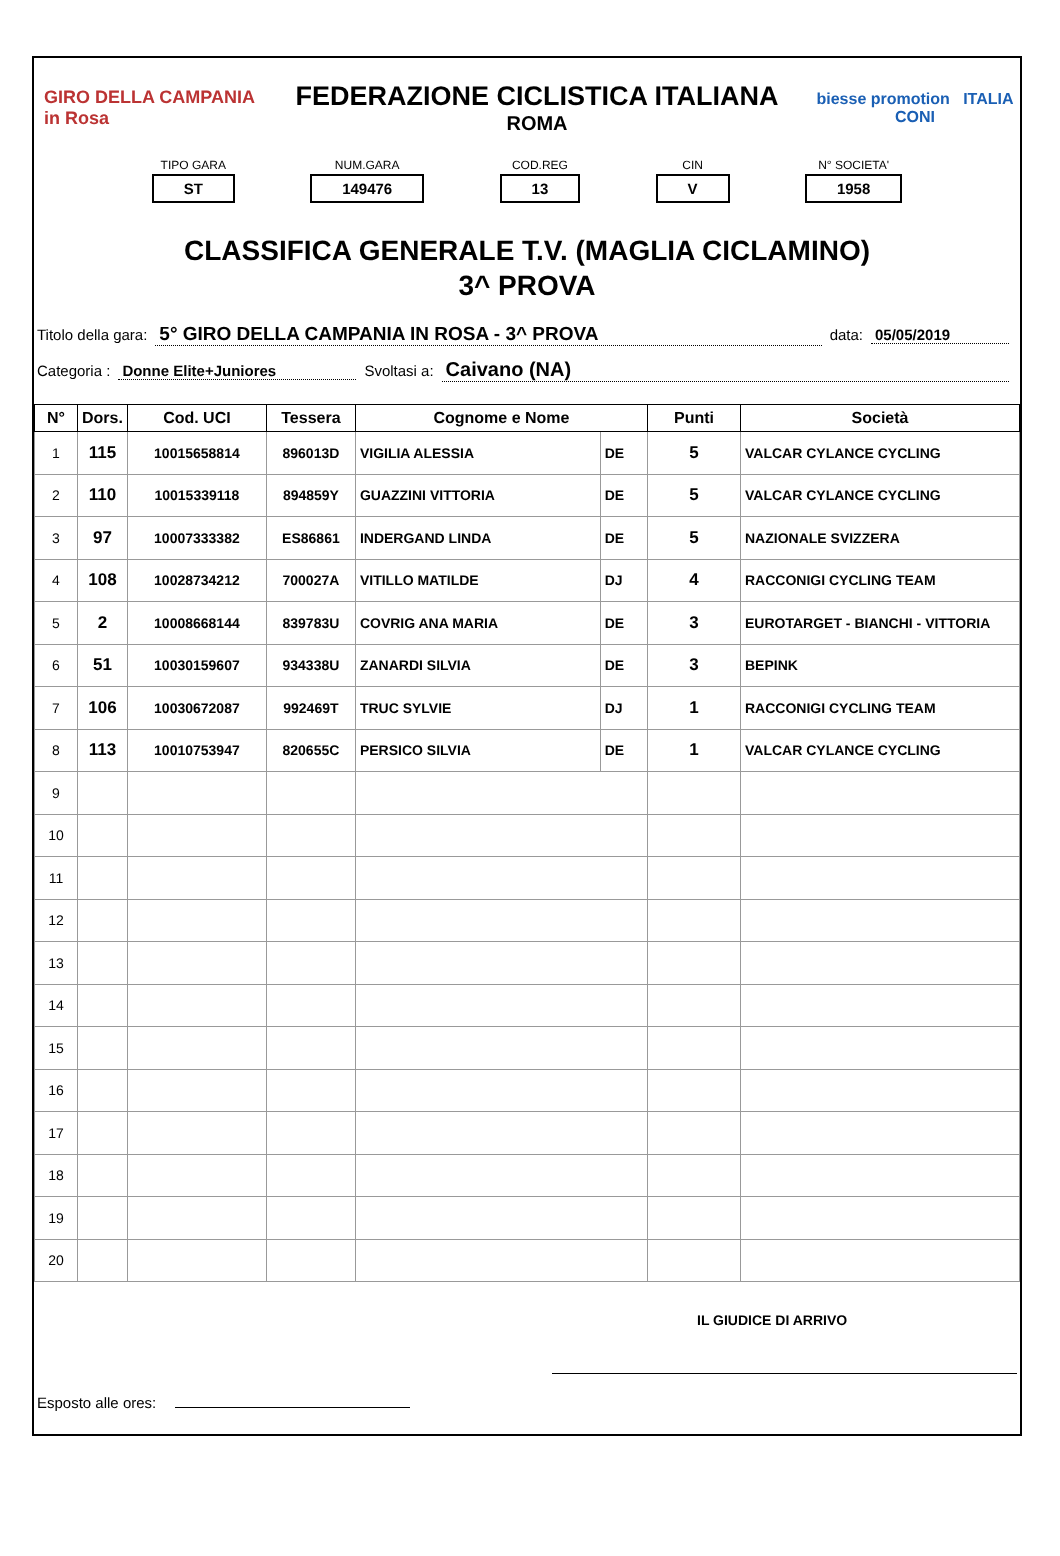GIRO DELLA CAMPANIA in Rosa
FEDERAZIONE CICLISTICA ITALIANA
ROMA
biesse promotion ITALIA CONI
TIPO GARA
ST
NUM.GARA
149476
COD.REG
13
CIN
V
N° SOCIETA'
1958
CLASSIFICA GENERALE T.V. (MAGLIA CICLAMINO)
3^ PROVA
Titolo della gara: 5° GIRO DELLA CAMPANIA IN ROSA - 3^ PROVA data: 05/05/2019
Categoria : Donne Elite+Juniores Svoltasi a: Caivano (NA)
| N° | Dors. | Cod. UCI | Tessera | Cognome e Nome | | Punti | Società |
| --- | --- | --- | --- | --- | --- | --- | --- |
| 1 | 115 | 10015658814 | 896013D | VIGILIA ALESSIA | DE | 5 | VALCAR CYLANCE CYCLING |
| 2 | 110 | 10015339118 | 894859Y | GUAZZINI VITTORIA | DE | 5 | VALCAR CYLANCE CYCLING |
| 3 | 97 | 10007333382 | ES86861 | INDERGAND LINDA | DE | 5 | NAZIONALE SVIZZERA |
| 4 | 108 | 10028734212 | 700027A | VITILLO MATILDE | DJ | 4 | RACCONIGI CYCLING TEAM |
| 5 | 2 | 10008668144 | 839783U | COVRIG ANA MARIA | DE | 3 | EUROTARGET - BIANCHI - VITTORIA |
| 6 | 51 | 10030159607 | 934338U | ZANARDI SILVIA | DE | 3 | BEPINK |
| 7 | 106 | 10030672087 | 992469T | TRUC SYLVIE | DJ | 1 | RACCONIGI CYCLING TEAM |
| 8 | 113 | 10010753947 | 820655C | PERSICO SILVIA | DE | 1 | VALCAR CYLANCE CYCLING |
| 9 | | | | | | | |
| 10 | | | | | | | |
| 11 | | | | | | | |
| 12 | | | | | | | |
| 13 | | | | | | | |
| 14 | | | | | | | |
| 15 | | | | | | | |
| 16 | | | | | | | |
| 17 | | | | | | | |
| 18 | | | | | | | |
| 19 | | | | | | | |
| 20 | | | | | | | |
IL GIUDICE DI ARRIVO
Esposto alle ores: